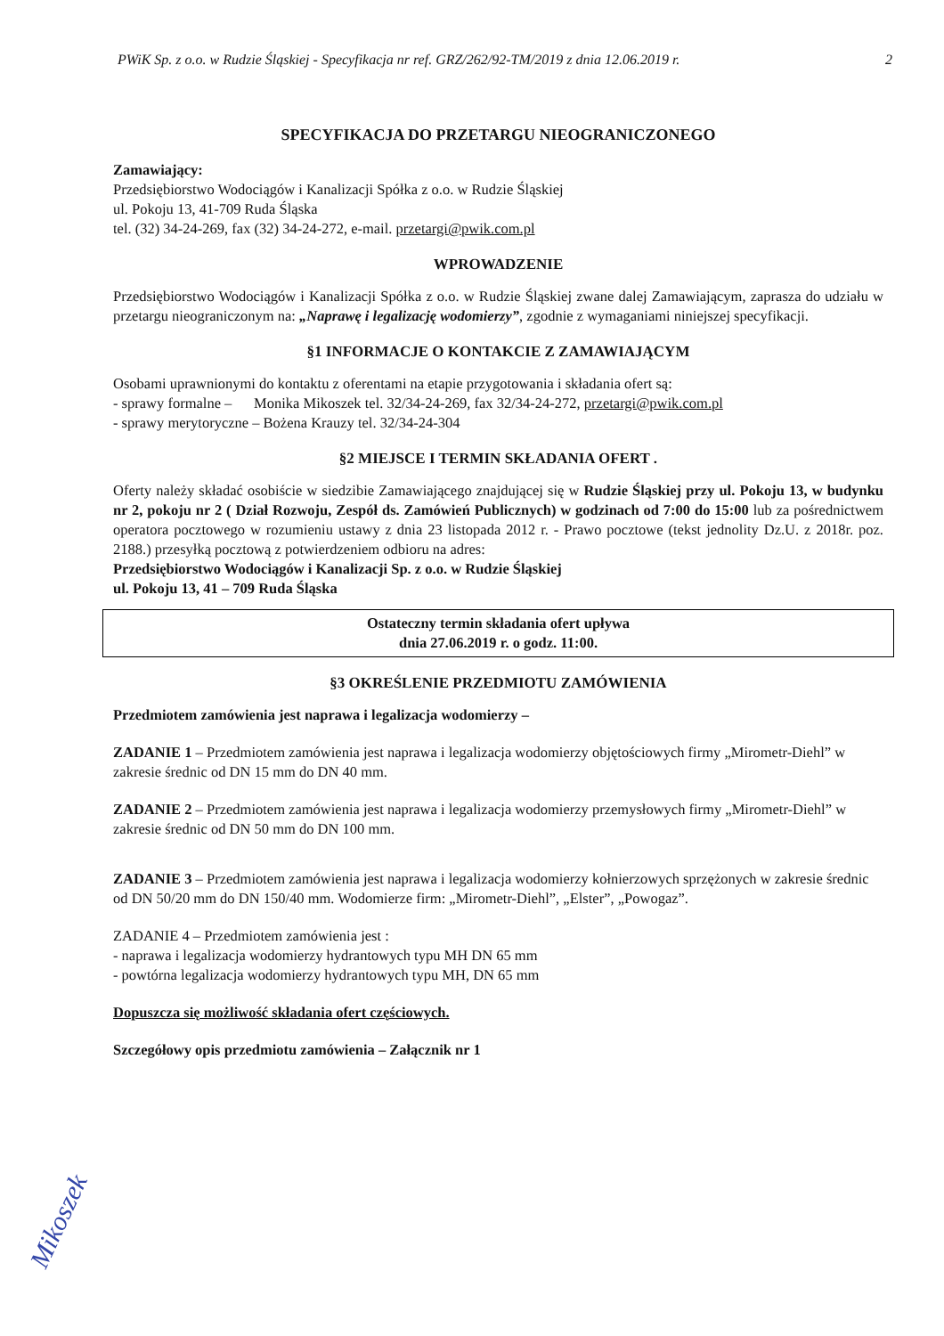PWiK Sp. z o.o. w Rudzie Śląskiej - Specyfikacja nr ref. GRZ/262/92-TM/2019 z dnia 12.06.2019 r. 2
SPECYFIKACJA DO PRZETARGU NIEOGRANICZONEGO
Zamawiający:
Przedsiębiorstwo Wodociągów i Kanalizacji Spółka z o.o. w Rudzie Śląskiej
ul. Pokoju 13, 41-709 Ruda Śląska
tel. (32) 34-24-269, fax (32) 34-24-272, e-mail. przetargi@pwik.com.pl
WPROWADZENIE
Przedsiębiorstwo Wodociągów i Kanalizacji Spółka z o.o. w Rudzie Śląskiej zwane dalej Zamawiającym, zaprasza do udziału w przetargu nieograniczonym na: „Naprawę i legalizację wodomierzy”, zgodnie z wymaganiami niniejszej specyfikacji.
§1 INFORMACJE O KONTAKCIE Z ZAMAWIAJĄCYM
Osobami uprawnionymi do kontaktu z oferentami na etapie przygotowania i składania ofert są:
- sprawy formalne – Monika Mikoszek tel. 32/34-24-269, fax 32/34-24-272, przetargi@pwik.com.pl
- sprawy merytoryczne – Bożena Krauzy tel. 32/34-24-304
§2 MIEJSCE I TERMIN SKŁADANIA OFERT .
Oferty należy składać osobiście w siedzibie Zamawiającego znajdującej się w Rudzie Śląskiej przy ul. Pokoju 13, w budynku nr 2, pokoju nr 2 ( Dział Rozwoju, Zespół ds. Zamówień Publicznych) w godzinach od 7:00 do 15:00 lub za pośrednictwem operatora pocztowego w rozumieniu ustawy z dnia 23 listopada 2012 r. - Prawo pocztowe (tekst jednolity Dz.U. z 2018r. poz. 2188.) przesyłką pocztową z potwierdzeniem odbioru na adres:
Przedsiębiorstwo Wodociągów i Kanalizacji Sp. z o.o. w Rudzie Śląskiej
ul. Pokoju 13, 41 – 709 Ruda Śląska
Ostateczny termin składania ofert upływa
dnia 27.06.2019 r. o godz. 11:00.
§3 OKREŚLENIE PRZEDMIOTU ZAMÓWIENIA
Przedmiotem zamówienia jest naprawa i legalizacja wodomierzy –
ZADANIE 1 – Przedmiotem zamówienia jest naprawa i legalizacja wodomierzy objętościowych firmy „Mirometr-Diehl” w zakresie średnic od DN 15 mm do DN 40 mm.
ZADANIE 2 – Przedmiotem zamówienia jest naprawa i legalizacja wodomierzy przemysłowych firmy „Mirometr-Diehl” w zakresie średnic od DN 50 mm do DN 100 mm.
ZADANIE 3 – Przedmiotem zamówienia jest naprawa i legalizacja wodomierzy kołnierzowych sprzężonych w zakresie średnic od DN 50/20 mm do DN 150/40 mm. Wodomierze firm: „Mirometr-Diehl”, „Elster”, „Powogaz”.
ZADANIE 4 – Przedmiotem zamówienia jest :
- naprawa i legalizacja wodomierzy hydrantowych typu MH DN 65 mm
- powtórna legalizacja wodomierzy hydrantowych typu MH, DN 65 mm
Dopuszcza się możliwość składania ofert częściowych.
Szczegółowy opis przedmiotu zamówienia – Załącznik nr 1
Mikoszek